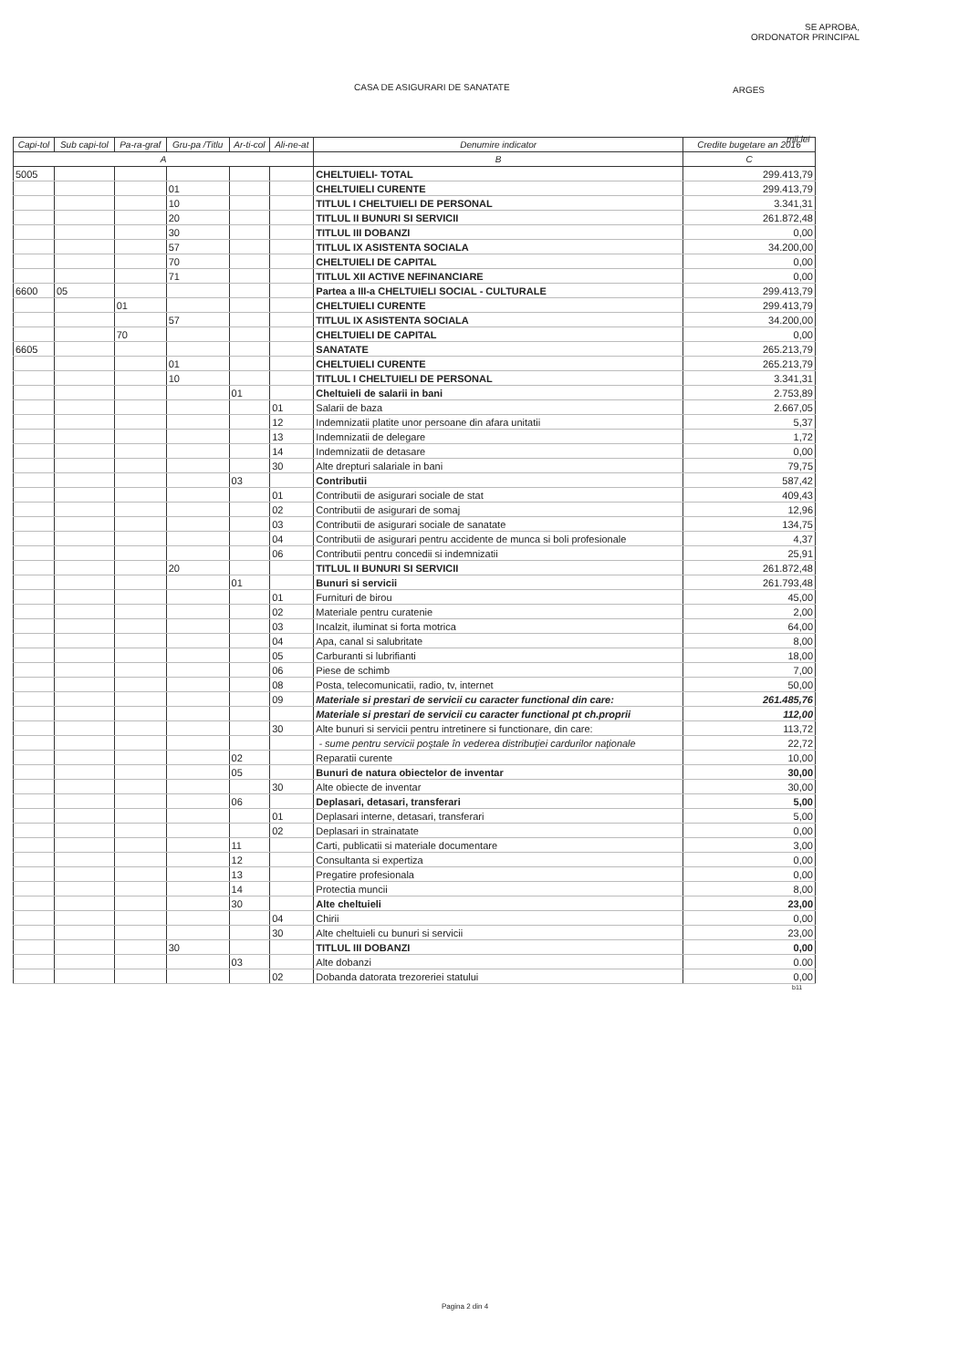SE APROBA,
ORDONATOR PRINCIPAL
CASA DE ASIGURARI DE SANATATE ARGES
mii lei
| Capi-tol | Sub capi-tol | Pa-ra-graf | Gru-pa /Titlu | Ar-ti-col | Ali-ne-at | Denumire indicator | Credite bugetare an 2016 |
| --- | --- | --- | --- | --- | --- | --- | --- |
| A | | | | | | B | C |
| 5005 | | | | | | CHELTUIELI- TOTAL | 299.413,79 |
| | | | 01 | | | CHELTUIELI CURENTE | 299.413,79 |
| | | | 10 | | | TITLUL I CHELTUIELI DE PERSONAL | 3.341,31 |
| | | | 20 | | | TITLUL II BUNURI SI SERVICII | 261.872,48 |
| | | | 30 | | | TITLUL III DOBANZI | 0,00 |
| | | | 57 | | | TITLUL IX ASISTENTA SOCIALA | 34.200,00 |
| | | | 70 | | | CHELTUIELI DE CAPITAL | 0,00 |
| | | | 71 | | | TITLUL XII ACTIVE NEFINANCIARE | 0,00 |
| 6600 | 05 | | | | | Partea a III-a CHELTUIELI SOCIAL - CULTURALE | 299.413,79 |
| | | 01 | | | | CHELTUIELI CURENTE | 299.413,79 |
| | | | 57 | | | TITLUL IX ASISTENTA SOCIALA | 34.200,00 |
| | | 70 | | | | CHELTUIELI DE CAPITAL | 0,00 |
| 6605 | | | | | | SANATATE | 265.213,79 |
| | | | 01 | | | CHELTUIELI CURENTE | 265.213,79 |
| | | | 10 | | | TITLUL I CHELTUIELI DE PERSONAL | 3.341,31 |
| | | | | 01 | | Cheltuieli de salarii in bani | 2.753,89 |
| | | | | | 01 | Salarii de baza | 2.667,05 |
| | | | | | 12 | Indemnizatii platite unor persoane din afara unitatii | 5,37 |
| | | | | | 13 | Indemnizatii de delegare | 1,72 |
| | | | | | 14 | Indemnizatii de detasare | 0,00 |
| | | | | | 30 | Alte drepturi salariale in bani | 79,75 |
| | | | | 03 | | Contributii | 587,42 |
| | | | | | 01 | Contributii de asigurari sociale de stat | 409,43 |
| | | | | | 02 | Contributii de asigurari de somaj | 12,96 |
| | | | | | 03 | Contributii de asigurari sociale de sanatate | 134,75 |
| | | | | | 04 | Contributii de asigurari pentru accidente de munca si boli profesionale | 4,37 |
| | | | | | 06 | Contributii pentru concedii si indemnizatii | 25,91 |
| | | | 20 | | | TITLUL II BUNURI SI SERVICII | 261.872,48 |
| | | | | 01 | | Bunuri si servicii | 261.793,48 |
| | | | | | 01 | Furnituri de birou | 45,00 |
| | | | | | 02 | Materiale pentru curatenie | 2,00 |
| | | | | | 03 | Incalzit, iluminat si forta motrica | 64,00 |
| | | | | | 04 | Apa, canal si salubritate | 8,00 |
| | | | | | 05 | Carburanti si lubrifianti | 18,00 |
| | | | | | 06 | Piese de schimb | 7,00 |
| | | | | | 08 | Posta, telecomunicatii, radio, tv, internet | 50,00 |
| | | | | | 09 | Materiale si prestari de servicii cu caracter functional din care: | 261.485,76 |
| | | | | | | Materiale si prestari de servicii cu caracter functional pt ch.proprii | 112,00 |
| | | | | | 30 | Alte bunuri si servicii pentru intretinere si functionare, din care: | 113,72 |
| | | | | | | - sume pentru servicii poştale în vederea distribuţiei cardurilor naţionale | 22,72 |
| | | | | 02 | | Reparatii curente | 10,00 |
| | | | | 05 | | Bunuri de natura obiectelor de inventar | 30,00 |
| | | | | | 30 | Alte obiecte de inventar | 30,00 |
| | | | | 06 | | Deplasari, detasari, transferari | 5,00 |
| | | | | | 01 | Deplasari interne, detasari, transferari | 5,00 |
| | | | | | 02 | Deplasari in strainatate | 0,00 |
| | | | | 11 | | Carti, publicatii si materiale documentare | 3,00 |
| | | | | 12 | | Consultanta si expertiza | 0,00 |
| | | | | 13 | | Pregatire profesionala | 0,00 |
| | | | | 14 | | Protectia muncii | 8,00 |
| | | | | 30 | | Alte cheltuieli | 23,00 |
| | | | | | 04 | Chirii | 0,00 |
| | | | | | 30 | Alte cheltuieli cu bunuri si servicii | 23,00 |
| | | | 30 | | | TITLUL III DOBANZI | 0,00 |
| | | | | 03 | | Alte dobanzi | 0.00 |
| | | | | | 02 | Dobanda datorata trezoreriei statului | 0,00 |
b11
Pagina 2 din 4